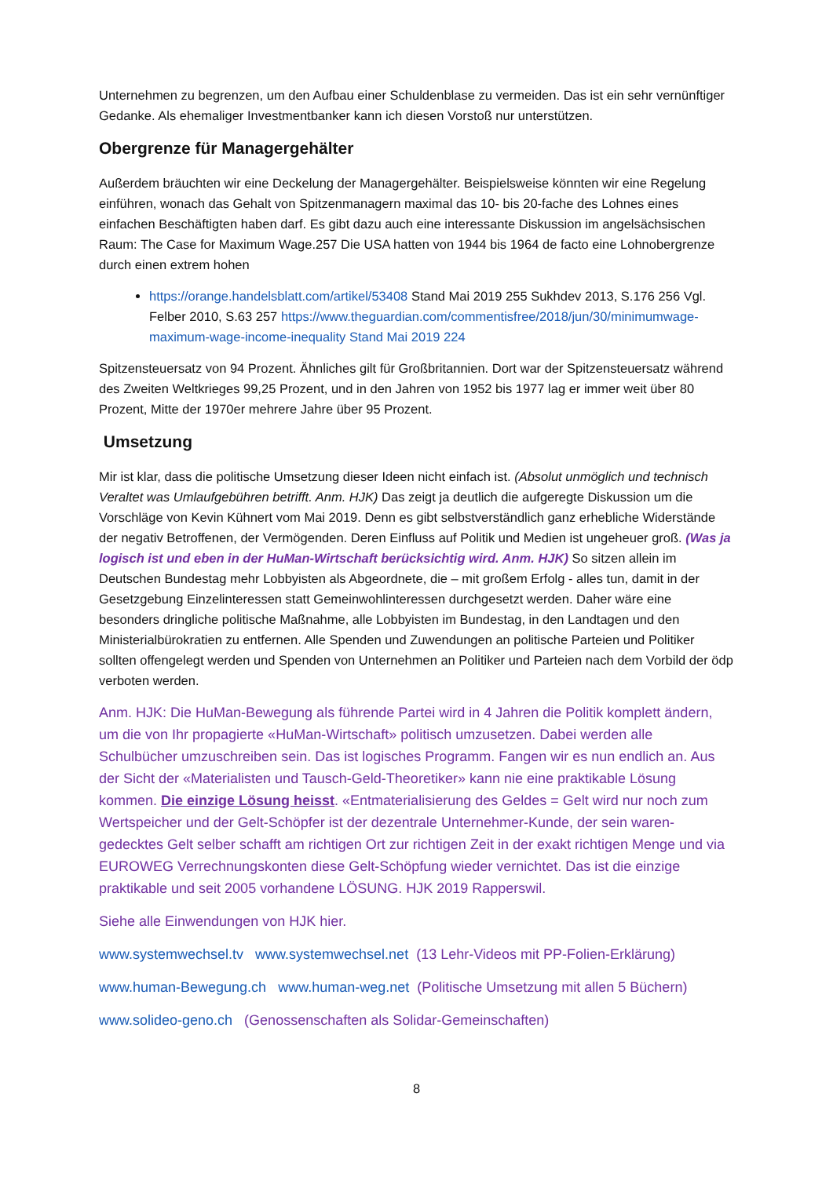Unternehmen zu begrenzen, um den Aufbau einer Schuldenblase zu vermeiden. Das ist ein sehr vernünftiger Gedanke. Als ehemaliger Investmentbanker kann ich diesen Vorstoß nur unterstützen.
Obergrenze für Managergehälter
Außerdem bräuchten wir eine Deckelung der Managergehälter. Beispielsweise könnten wir eine Regelung einführen, wonach das Gehalt von Spitzenmanagern maximal das 10- bis 20-fache des Lohnes eines einfachen Beschäftigten haben darf. Es gibt dazu auch eine interessante Diskussion im angelsächsischen Raum: The Case for Maximum Wage.257 Die USA hatten von 1944 bis 1964 de facto eine Lohnobergrenze durch einen extrem hohen
https://orange.handelsblatt.com/artikel/53408 Stand Mai 2019 255 Sukhdev 2013, S.176 256 Vgl. Felber 2010, S.63 257 https://www.theguardian.com/commentisfree/2018/jun/30/minimumwage-maximum-wage-income-inequality Stand Mai 2019 224
Spitzensteuersatz von 94 Prozent. Ähnliches gilt für Großbritannien. Dort war der Spitzensteuersatz während des Zweiten Weltkrieges 99,25 Prozent, und in den Jahren von 1952 bis 1977 lag er immer weit über 80 Prozent, Mitte der 1970er mehrere Jahre über 95 Prozent.
Umsetzung
Mir ist klar, dass die politische Umsetzung dieser Ideen nicht einfach ist. (Absolut unmöglich und technisch Veraltet was Umlaufgebühren betrifft. Anm. HJK) Das zeigt ja deutlich die aufgeregte Diskussion um die Vorschläge von Kevin Kühnert vom Mai 2019. Denn es gibt selbstverständlich ganz erhebliche Widerstände der negativ Betroffenen, der Vermögenden. Deren Einfluss auf Politik und Medien ist ungeheuer groß. (Was ja logisch ist und eben in der HuMan-Wirtschaft berücksichtig wird. Anm. HJK) So sitzen allein im Deutschen Bundestag mehr Lobbyisten als Abgeordnete, die – mit großem Erfolg - alles tun, damit in der Gesetzgebung Einzelinteressen statt Gemeinwohlinteressen durchgesetzt werden. Daher wäre eine besonders dringliche politische Maßnahme, alle Lobbyisten im Bundestag, in den Landtagen und den Ministerialbürokratien zu entfernen. Alle Spenden und Zuwendungen an politische Parteien und Politiker sollten offengelegt werden und Spenden von Unternehmen an Politiker und Parteien nach dem Vorbild der ödp verboten werden.
Anm. HJK: Die HuMan-Bewegung als führende Partei wird in 4 Jahren die Politik komplett ändern, um die von Ihr propagierte «HuMan-Wirtschaft» politisch umzusetzen. Dabei werden alle Schulbücher umzuschreiben sein. Das ist logisches Programm. Fangen wir es nun endlich an. Aus der Sicht der «Materialisten und Tausch-Geld-Theoretiker» kann nie eine praktikable Lösung kommen. Die einzige Lösung heisst. «Entmaterialisierung des Geldes = Gelt wird nur noch zum Wertspeicher und der Gelt-Schöpfer ist der dezentrale Unternehmer-Kunde, der sein waren-gedecktes Gelt selber schafft am richtigen Ort zur richtigen Zeit in der exakt richtigen Menge und via EUROWEG Verrechnungskonten diese Gelt-Schöpfung wieder vernichtet. Das ist die einzige praktikable und seit 2005 vorhandene LÖSUNG. HJK 2019 Rapperswil.
Siehe alle Einwendungen von HJK hier.
www.systemwechsel.tv www.systemwechsel.net (13 Lehr-Videos mit PP-Folien-Erklärung)
www.human-Bewegung.ch www.human-weg.net (Politische Umsetzung mit allen 5 Büchern)
www.solideo-geno.ch (Genossenschaften als Solidar-Gemeinschaften)
8